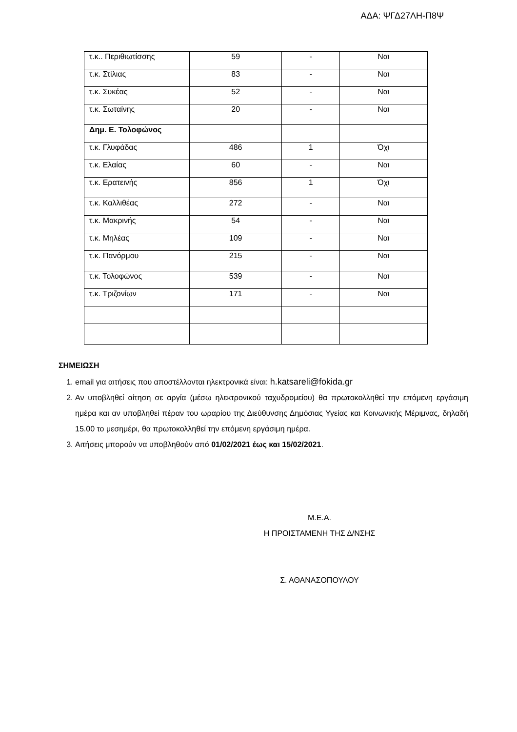ΑΔΑ: ΨΓΔ27ΛΗ-Π8Ψ
| τ.κ.. Περιθιωτίσσης | 59 | - | Ναι |
| τ.κ. Στίλιας | 83 | - | Ναι |
| τ.κ. Συκέας | 52 | - | Ναι |
| τ.κ. Σωταίνης | 20 | - | Ναι |
| Δημ. Ε. Τολοφώνος | | | |
| τ.κ. Γλυφάδας | 486 | 1 | Όχι |
| τ.κ. Ελαίας | 60 | - | Ναι |
| τ.κ. Ερατεινής | 856 | 1 | Όχι |
| τ.κ. Καλλιθέας | 272 | - | Ναι |
| τ.κ. Μακρινής | 54 | - | Ναι |
| τ.κ. Μηλέας | 109 | - | Ναι |
| τ.κ. Πανόρμου | 215 | - | Ναι |
| τ.κ. Τολοφώνος | 539 | - | Ναι |
| τ.κ. Τριζονίων | 171 | - | Ναι |
ΣΗΜΕΙΩΣΗ
1. email για αιτήσεις που αποστέλλονται ηλεκτρονικά είναι: h.katsareli@fokida.gr
2. Αν υποβληθεί αίτηση σε αργία (μέσω ηλεκτρονικού ταχυδρομείου) θα πρωτοκολληθεί την επόμενη εργάσιμη ημέρα και αν υποβληθεί πέραν του ωραρίου της Διεύθυνσης Δημόσιας Υγείας και Κοινωνικής Μέριμνας, δηλαδή 15.00 το μεσημέρι, θα πρωτοκολληθεί την επόμενη εργάσιμη ημέρα.
3. Αιτήσεις μπορούν να υποβληθούν από 01/02/2021 έως και 15/02/2021.
Μ.Ε.Α.
Η ΠΡΟΙΣΤΑΜΕΝΗ ΤΗΣ Δ/ΝΣΗΣ
Σ. ΑΘΑΝΑΣΟΠΟΥΛΟΥ